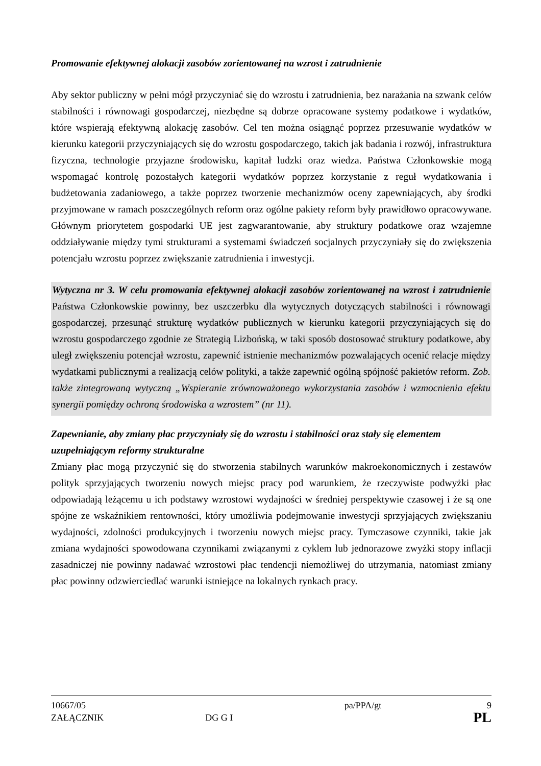Promowanie efektywnej alokacji zasobów zorientowanej na wzrost i zatrudnienie
Aby sektor publiczny w pełni mógł przyczyniać się do wzrostu i zatrudnienia, bez narażania na szwank celów stabilności i równowagi gospodarczej, niezbędne są dobrze opracowane systemy podatkowe i wydatków, które wspierają efektywną alokację zasobów. Cel ten można osiągnąć poprzez przesuwanie wydatków w kierunku kategorii przyczyniających się do wzrostu gospodarczego, takich jak badania i rozwój, infrastruktura fizyczna, technologie przyjazne środowisku, kapitał ludzki oraz wiedza. Państwa Członkowskie mogą wspomagać kontrolę pozostałych kategorii wydatków poprzez korzystanie z reguł wydatkowania i budżetowania zadaniowego, a także poprzez tworzenie mechanizmów oceny zapewniających, aby środki przyjmowane w ramach poszczególnych reform oraz ogólne pakiety reform były prawidłowo opracowywane. Głównym priorytetem gospodarki UE jest zagwarantowanie, aby struktury podatkowe oraz wzajemne oddziaływanie między tymi strukturami a systemami świadczeń socjalnych przyczyniały się do zwiększenia potencjału wzrostu poprzez zwiększanie zatrudnienia i inwestycji.
Wytyczna nr 3. W celu promowania efektywnej alokacji zasobów zorientowanej na wzrost i zatrudnienie Państwa Członkowskie powinny, bez uszczerbku dla wytycznych dotyczących stabilności i równowagi gospodarczej, przesunąć strukturę wydatków publicznych w kierunku kategorii przyczyniających się do wzrostu gospodarczego zgodnie ze Strategią Lizbońską, w taki sposób dostosować struktury podatkowe, aby uległ zwiększeniu potencjał wzrostu, zapewnić istnienie mechanizmów pozwalających ocenić relacje między wydatkami publicznymi a realizacją celów polityki, a także zapewnić ogólną spójność pakietów reform. Zob. także zintegrowaną wytyczną „Wspieranie zrównoważonego wykorzystania zasobów i wzmocnienia efektu synergii pomiędzy ochroną środowiska a wzrostem” (nr 11).
Zapewnianie, aby zmiany płac przyczyniały się do wzrostu i stabilności oraz stały się elementem uzupełniającym reformy strukturalne
Zmiany płac mogą przyczynić się do stworzenia stabilnych warunków makroekonomicznych i zestawów polityk sprzyjających tworzeniu nowych miejsc pracy pod warunkiem, że rzeczywiste podwyżki płac odpowiadają leżącemu u ich podstawy wzrostowi wydajności w średniej perspektywie czasowej i że są one spójne ze wskaźnikiem rentowności, który umożliwia podejmowanie inwestycji sprzyjających zwiększaniu wydajności, zdolności produkcyjnych i tworzeniu nowych miejsc pracy. Tymczasowe czynniki, takie jak zmiana wydajności spowodowana czynnikami związanymi z cyklem lub jednorazowe zwyżki stopy inflacji zasadniczej nie powinny nadawać wzrostowi płac tendencji niemożliwej do utrzymania, natomiast zmiany płac powinny odzwierciedlać warunki istniejące na lokalnych rynkach pracy.
10667/05 pa/PPA/gt 9
ZAŁĄCZNIK DG G I pa/PPA/gt PL